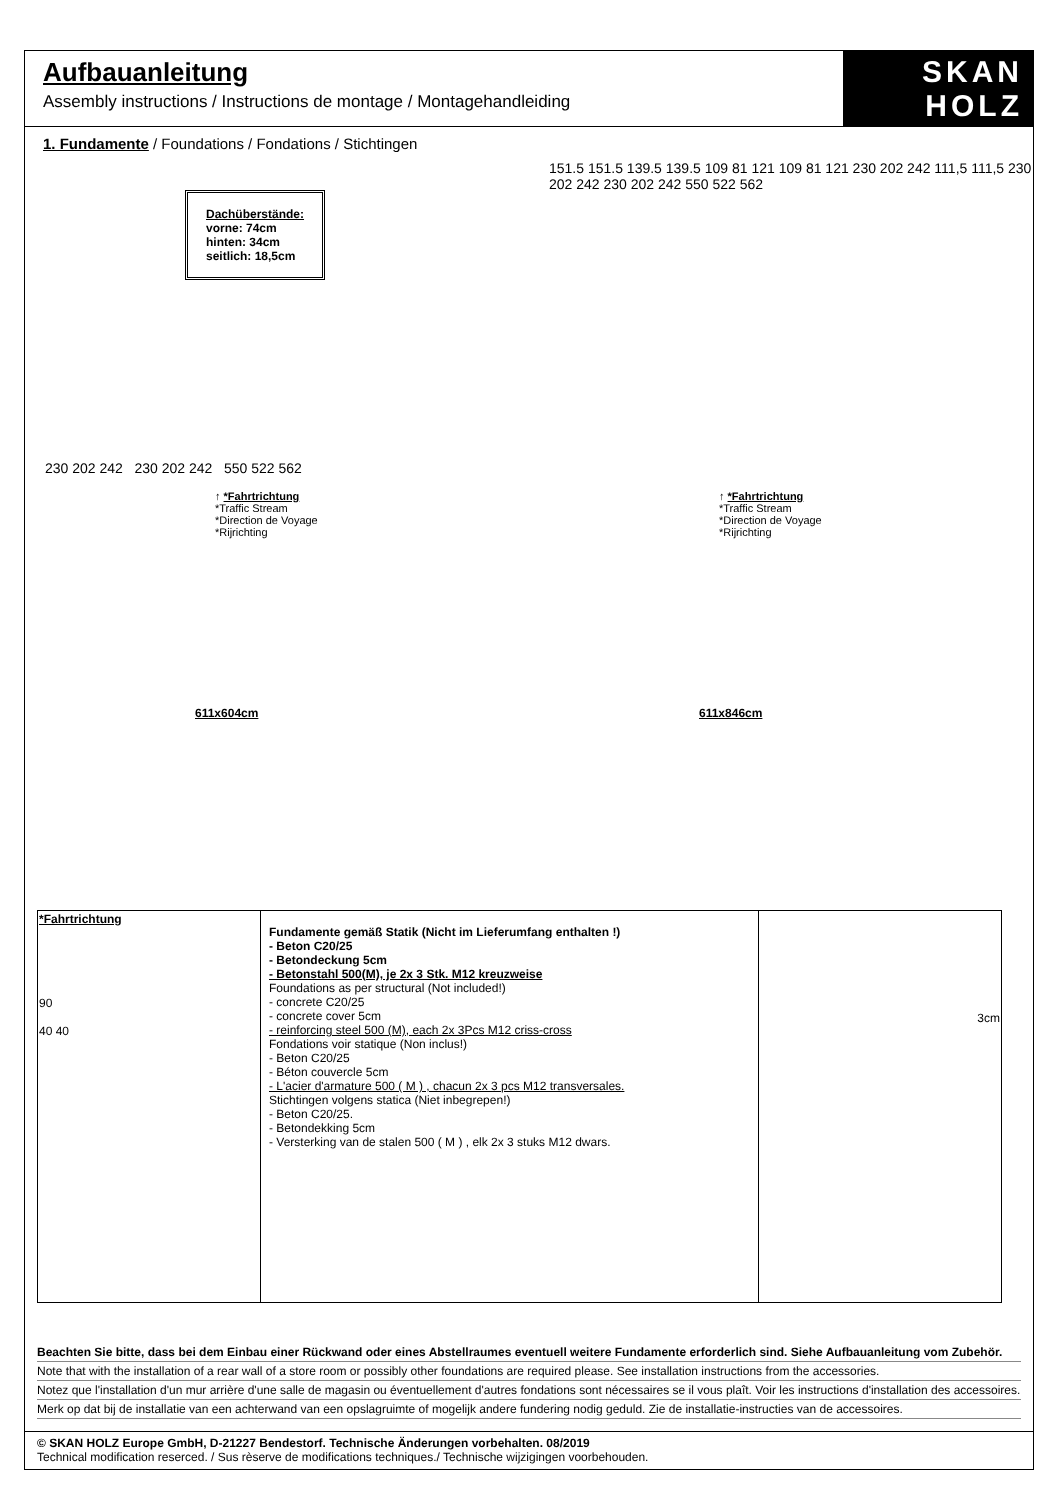Aufbauanleitung
Assembly instructions / Instructions de montage / Montagehandleiding
SKAN
HOLZ
®
1. Fundamente / Foundations / Fondations / Stichtingen
Dachüberstände:
vorne: 74cm
hinten: 34cm
seitlich: 18,5cm
↑ *Fahrtrichtung
*Traffic Stream
*Direction de Voyage
*Rijrichting
230 202 242 230 202 242 550 522 562
611x604cm
151.5 151.5 139.5 139.5 109 81 121 109 81 121 230 202 242 111,5 111,5 230 202 242 230 202 242 550 522 562
↑ *Fahrtrichtung
*Traffic Stream
*Direction de Voyage
*Rijrichting
611x846cm
| *Fahrtrichtung 90 40 40 | Fundamente gemäß Statik (Nicht im Lieferumfang enthalten !) - Beton C20/25 - Betondeckung 5cm - Betonstahl 500(M), je 2x 3 Stk. M12 kreuzweise Foundations as per structural (Not included!) - concrete C20/25 - concrete cover 5cm - reinforcing steel 500 (M), each 2x 3Pcs M12 criss-cross Fondations voir statique (Non inclus!) - Beton C20/25 - Béton couvercle 5cm - L'acier d'armature 500 ( M ) , chacun 2x 3 pcs M12 transversales. Stichtingen volgens statica (Niet inbegrepen!) - Beton C20/25. - Betondekking 5cm - Versterking van de stalen 500 ( M ) , elk 2x 3 stuks M12 dwars. | 3cm |
Beachten Sie bitte, dass bei dem Einbau einer Rückwand oder eines Abstellraumes eventuell weitere Fundamente erforderlich sind. Siehe Aufbauanleitung vom Zubehör.
Note that with the installation of a rear wall of a store room or possibly other foundations are required please. See installation instructions from the accessories.
Notez que l'installation d'un mur arrière d'une salle de magasin ou éventuellement d'autres fondations sont nécessaires se il vous plaît. Voir les instructions d'installation des accessoires.
Merk op dat bij de installatie van een achterwand van een opslagruimte of mogelijk andere fundering nodig geduld. Zie de installatie-instructies van de accessoires.
© SKAN HOLZ Europe GmbH, D-21227 Bendestorf. Technische Änderungen vorbehalten. 08/2019
Technical modification reserced. / Sus rèserve de modifications techniques./ Technische wijzigingen voorbehouden.